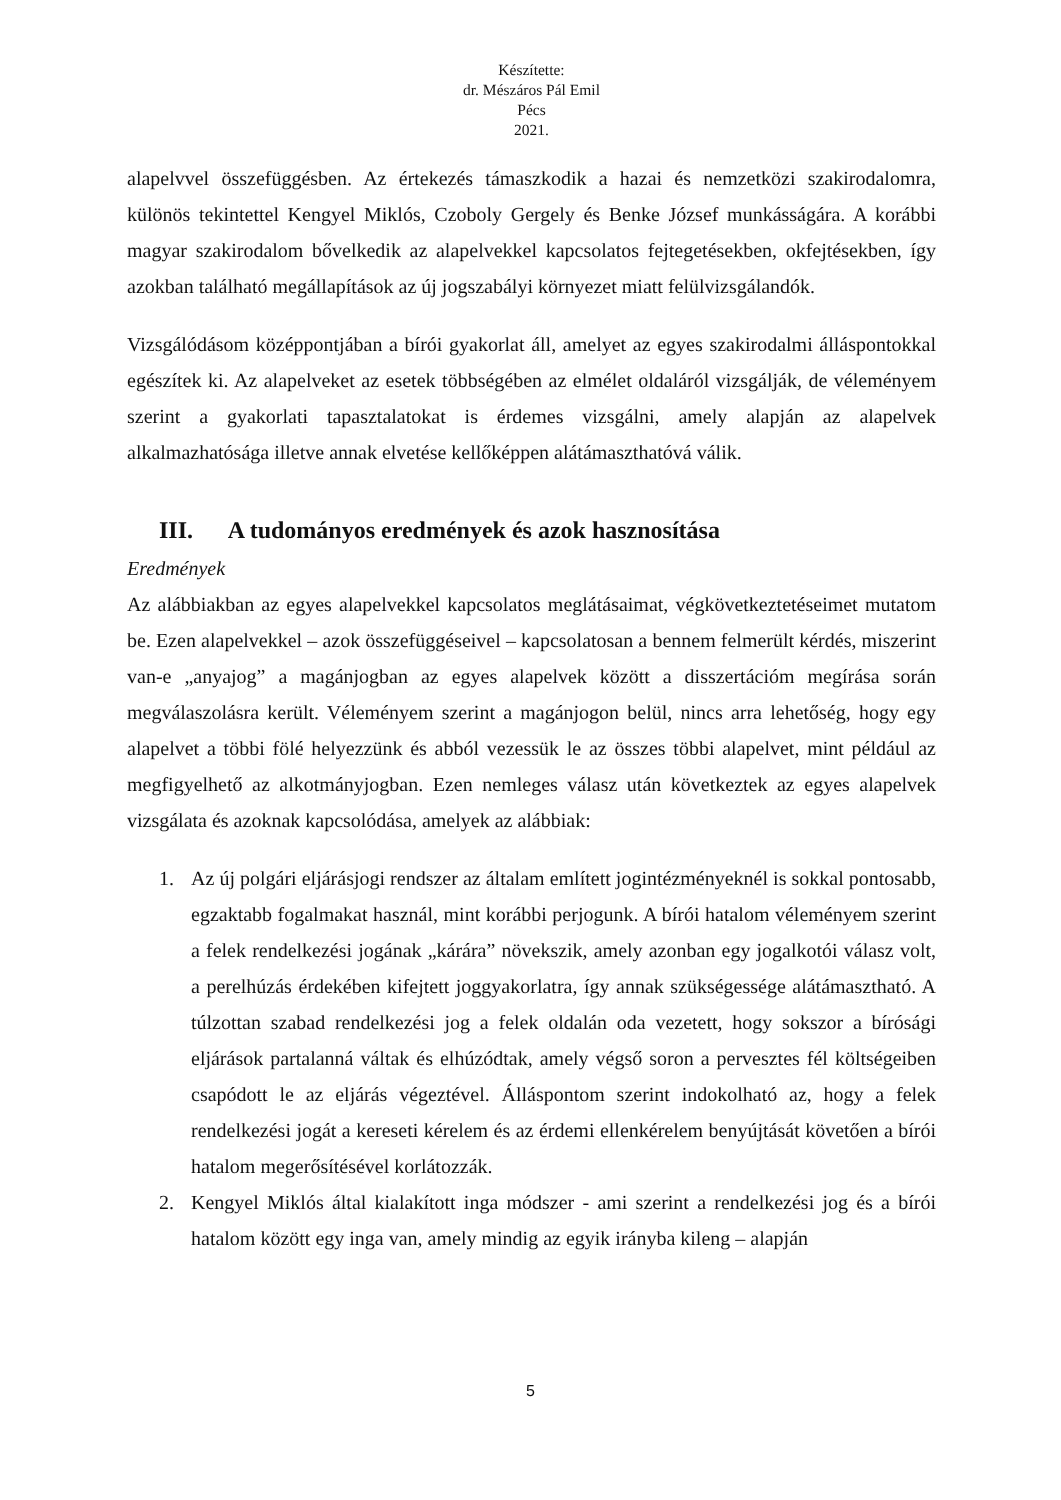Készítette:
dr. Mészáros Pál Emil
Pécs
2021.
alapelvvel összefüggésben. Az értekezés támaszkodik a hazai és nemzetközi szakirodalomra, különös tekintettel Kengyel Miklós, Czoboly Gergely és Benke József munkásságára. A korábbi magyar szakirodalom bővelkedik az alapelvekkel kapcsolatos fejtegetésekben, okfejtésekben, így azokban található megállapítások az új jogszabályi környezet miatt felülvizsgálandók.
Vizsgálódásom középpontjában a bírói gyakorlat áll, amelyet az egyes szakirodalmi álláspontokkal egészítek ki. Az alapelveket az esetek többségében az elmélet oldaláról vizsgálják, de véleményem szerint a gyakorlati tapasztalatokat is érdemes vizsgálni, amely alapján az alapelvek alkalmazhatósága illetve annak elvetése kellőképpen alátámaszthatóvá válik.
III. A tudományos eredmények és azok hasznosítása
Eredmények
Az alábbiakban az egyes alapelvekkel kapcsolatos meglátásaimat, végkövetkeztetéseimet mutatom be. Ezen alapelvekkel – azok összefüggéseivel – kapcsolatosan a bennem felmerült kérdés, miszerint van-e „anyajog” a magánjogban az egyes alapelvek között a disszertációm megírása során megválaszolásra került. Véleményem szerint a magánjogon belül, nincs arra lehetőség, hogy egy alapelvet a többi fölé helyezzünk és abból vezessük le az összes többi alapelvet, mint például az megfigyelhető az alkotmányjogban. Ezen nemleges válasz után következtek az egyes alapelvek vizsgálata és azoknak kapcsolódása, amelyek az alábbiak:
1. Az új polgári eljárásjogi rendszer az általam említett jogintézményeknél is sokkal pontosabb, egzaktabb fogalmakat használ, mint korábbi perjogunk. A bírói hatalom véleményem szerint a felek rendelkezési jogának „kárára” növekszik, amely azonban egy jogalkotói válasz volt, a perelhúzás érdekében kifejtett joggyakorlatra, így annak szükségessége alátámasztható. A túlzottan szabad rendelkezési jog a felek oldalán oda vezetett, hogy sokszor a bírósági eljárások partalanná váltak és elhúzódtak, amely végső soron a pervesztes fél költségeiben csapódott le az eljárás végeztével. Álláspontom szerint indokolható az, hogy a felek rendelkezési jogát a kereseti kérelem és az érdemi ellenkérelem benyújtását követően a bírói hatalom megerősítésével korlátozzák.
2. Kengyel Miklós által kialakított inga módszer - ami szerint a rendelkezési jog és a bírói hatalom között egy inga van, amely mindig az egyik irányba kileng – alapján
5